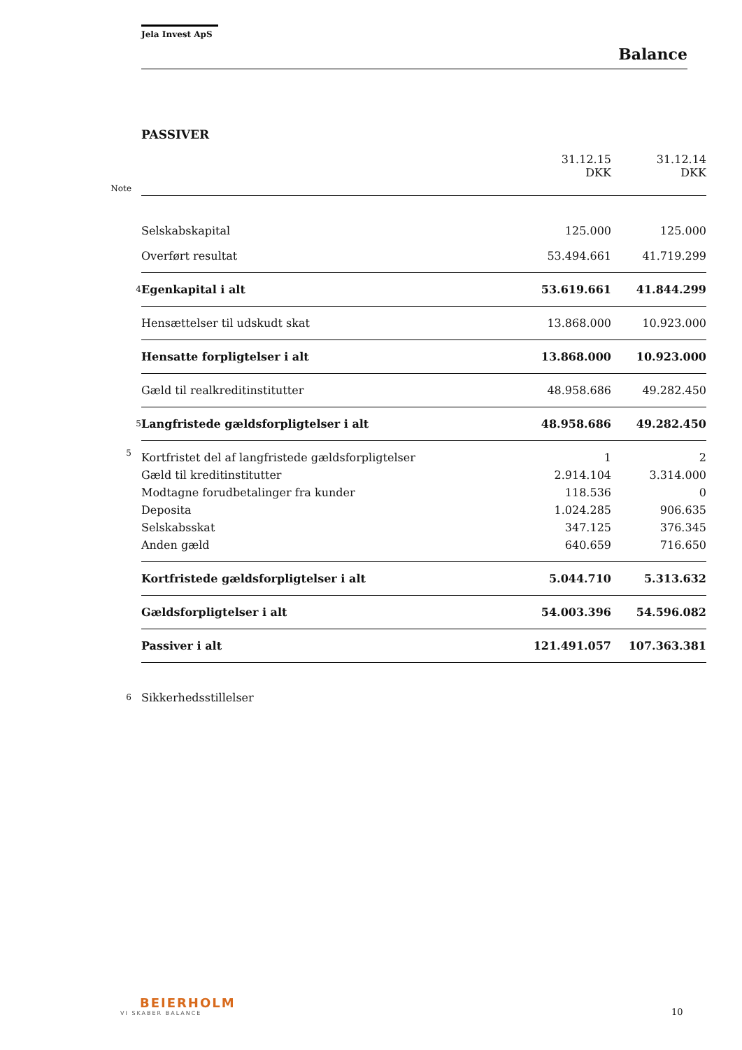Jela Invest ApS
Balance
PASSIVER
| | | 31.12.15 DKK | 31.12.14 DKK |
| --- | --- | --- | --- |
| Note | | | |
| | Selskabskapital | 125.000 | 125.000 |
| | Overført resultat | 53.494.661 | 41.719.299 |
| 4 | Egenkapital i alt | 53.619.661 | 41.844.299 |
| | Hensættelser til udskudt skat | 13.868.000 | 10.923.000 |
| | Hensatte forpligtelser i alt | 13.868.000 | 10.923.000 |
| | Gæld til realkreditinstitutter | 48.958.686 | 49.282.450 |
| 5 | Langfristede gældsforpligtelser i alt | 48.958.686 | 49.282.450 |
| 5 | Kortfristet del af langfristede gældsforpligtelser | 1 | 2 |
| | Gæld til kreditinstitutter | 2.914.104 | 3.314.000 |
| | Modtagne forudbetalinger fra kunder | 118.536 | 0 |
| | Deposita | 1.024.285 | 906.635 |
| | Selskabsskat | 347.125 | 376.345 |
| | Anden gæld | 640.659 | 716.650 |
| | Kortfristede gældsforpligtelser i alt | 5.044.710 | 5.313.632 |
| | Gældsforpligtelser i alt | 54.003.396 | 54.596.082 |
| | Passiver i alt | 121.491.057 | 107.363.381 |
| 6 | Sikkerhedsstillelser | | |
BEIERHOLM
VI SKABER BALANCE
10